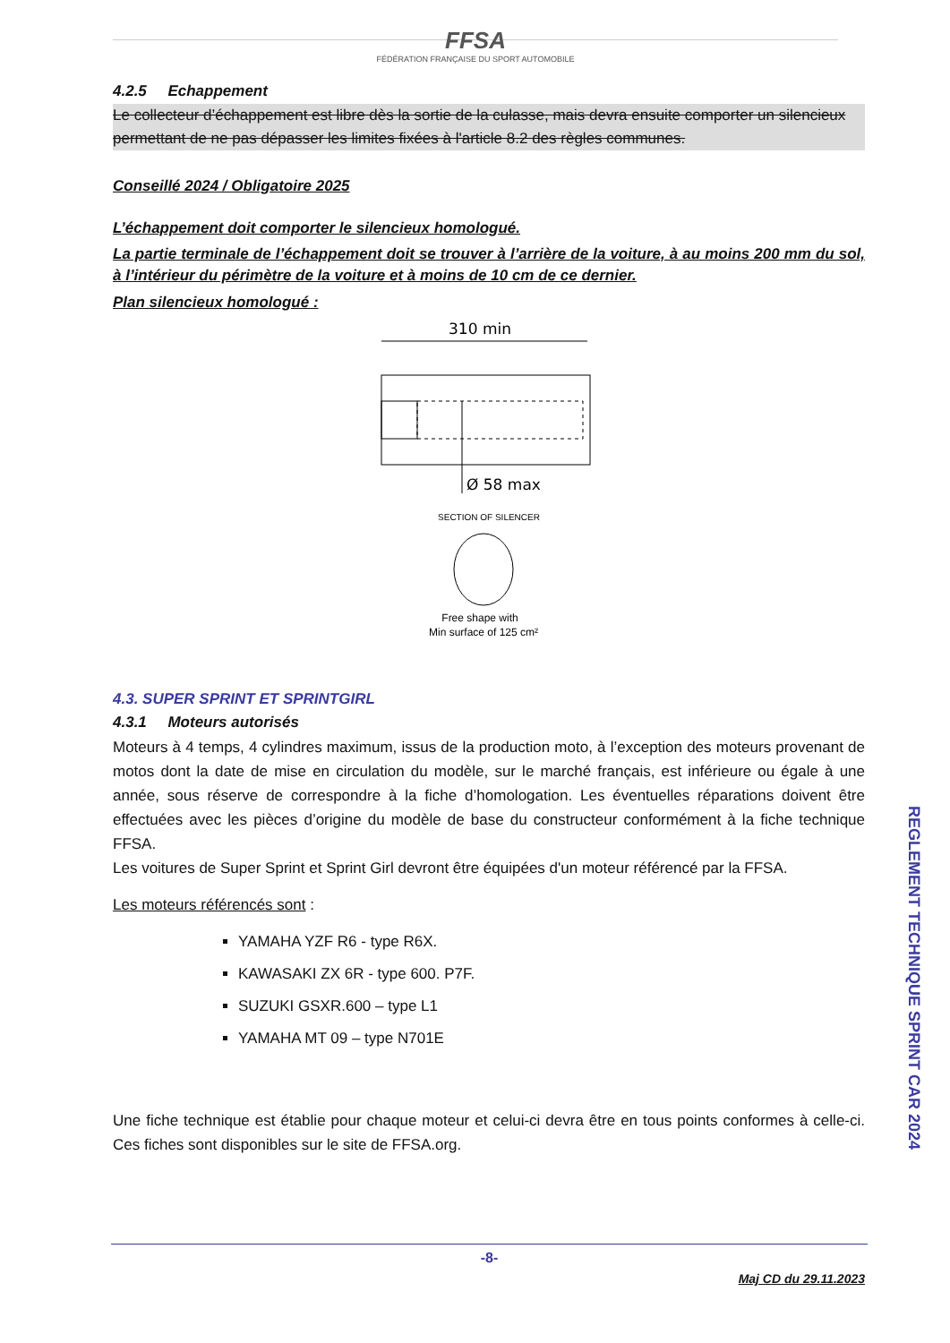FFSA
FÉDÉRATION FRANÇAISE DU SPORT AUTOMOBILE
4.2.5 Echappement
Le collecteur d’échappement est libre dès la sortie de la culasse, mais devra ensuite comporter un silencieux permettant de ne pas dépasser les limites fixées à l'article 8.2 des règles communes.
Conseillé 2024 / Obligatoire 2025
L’échappement doit comporter le silencieux homologué.
La partie terminale de l’échappement doit se trouver à l’arrière de la voiture, à au moins 200 mm du sol, à l’intérieur du périmètre de la voiture et à moins de 10 cm de ce dernier.
Plan silencieux homologué :
310 min
Ø 58 max
SECTION OF SILENCER
Free shape with
Min surface of 125 cm²
4.3. SUPER SPRINT ET SPRINTGIRL
4.3.1 Moteurs autorisés
Moteurs à 4 temps, 4 cylindres maximum, issus de la production moto, à l’exception des moteurs provenant de motos dont la date de mise en circulation du modèle, sur le marché français, est inférieure ou égale à une année, sous réserve de correspondre à la fiche d’homologation. Les éventuelles réparations doivent être effectuées avec les pièces d’origine du modèle de base du constructeur conformément à la fiche technique FFSA.
Les voitures de Super Sprint et Sprint Girl devront être équipées d'un moteur référencé par la FFSA.
Les moteurs référencés sont :
YAMAHA YZF R6 - type R6X.
KAWASAKI ZX 6R - type 600. P7F.
SUZUKI GSXR.600 – type L1
YAMAHA MT 09 – type N701E
Une fiche technique est établie pour chaque moteur et celui-ci devra être en tous points conformes à celle-ci. Ces fiches sont disponibles sur le site de FFSA.org.
REGLEMENT TECHNIQUE SPRINT CAR 2024
-8-
Maj CD du 29.11.2023